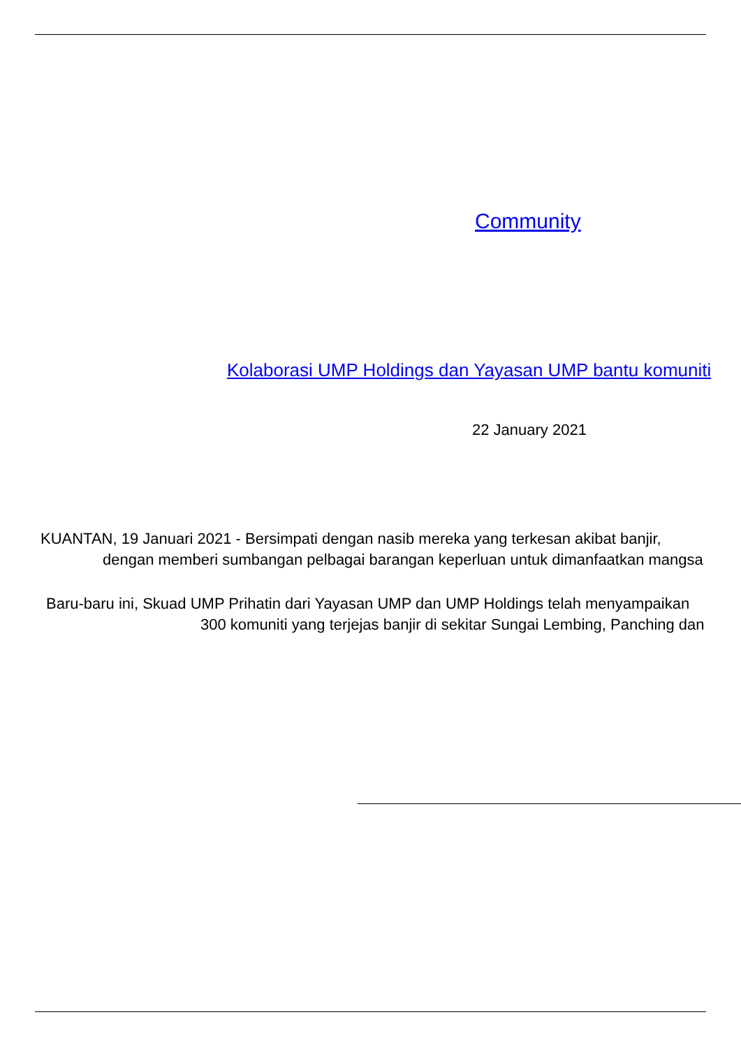Community
Kolaborasi UMP Holdings dan Yayasan UMP bantu komuniti
22 January 2021
KUANTAN, 19 Januari 2021 - Bersimpati dengan nasib mereka yang terkesan akibat banjir,
dengan memberi sumbangan pelbagai barangan keperluan untuk dimanfaatkan mangsa
Baru-baru ini, Skuad UMP Prihatin dari Yayasan UMP dan UMP Holdings telah menyampaikan
300 komuniti yang terjejas banjir di sekitar Sungai Lembing, Panching dan